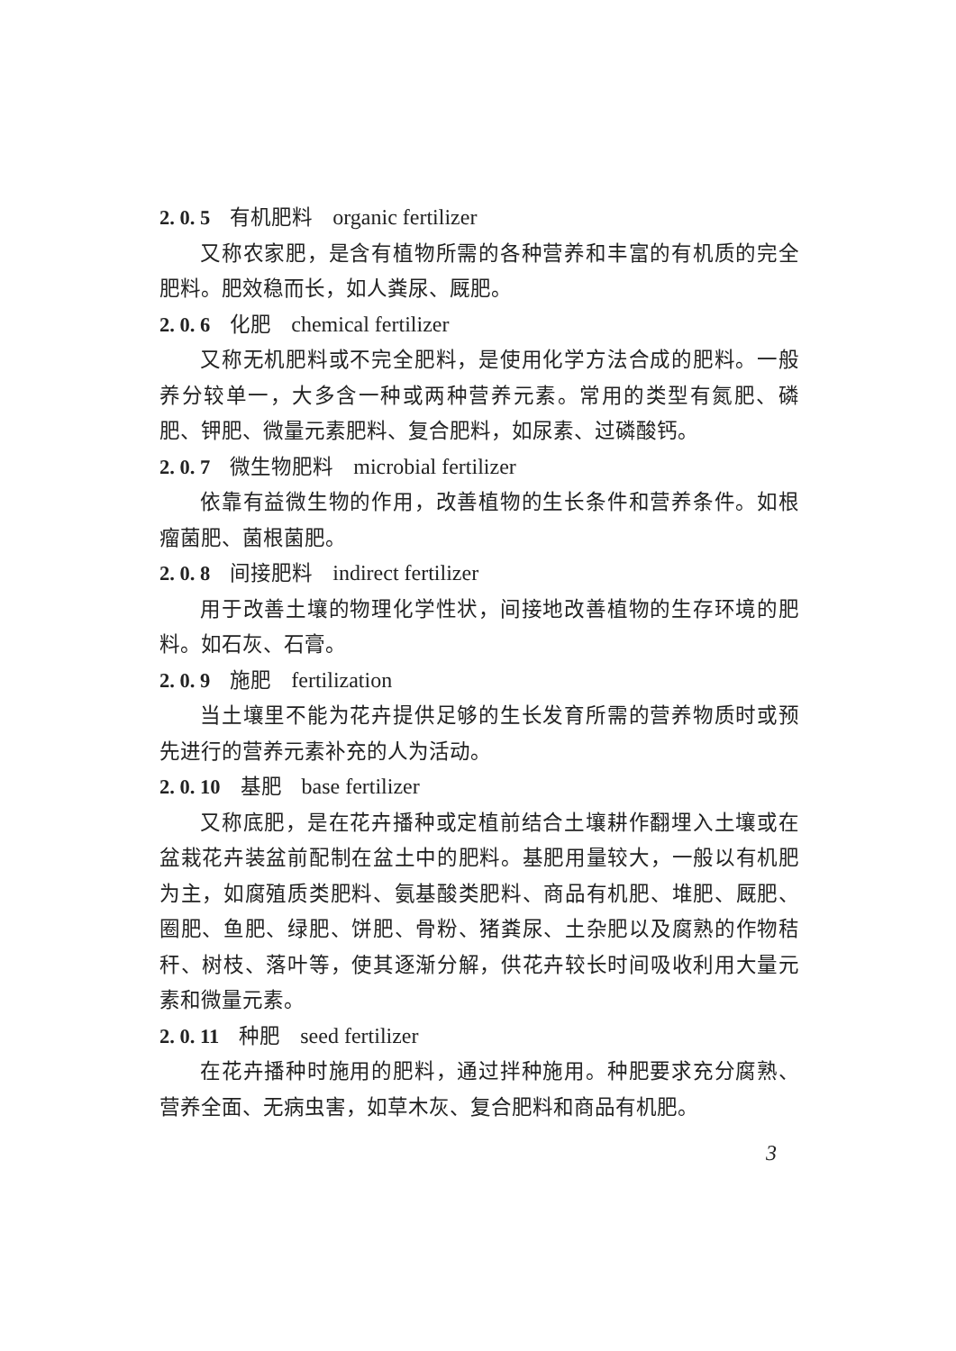2. 0. 5 有机肥料 organic fertilizer
又称农家肥，是含有植物所需的各种营养和丰富的有机质的完全肥料。肥效稳而长，如人粪尿、厩肥。
2. 0. 6 化肥 chemical fertilizer
又称无机肥料或不完全肥料，是使用化学方法合成的肥料。一般养分较单一，大多含一种或两种营养元素。常用的类型有氮肥、磷肥、钾肥、微量元素肥料、复合肥料，如尿素、过磷酸钙。
2. 0. 7 微生物肥料 microbial fertilizer
依靠有益微生物的作用，改善植物的生长条件和营养条件。如根瘤菌肥、菌根菌肥。
2. 0. 8 间接肥料 indirect fertilizer
用于改善土壤的物理化学性状，间接地改善植物的生存环境的肥料。如石灰、石膏。
2. 0. 9 施肥 fertilization
当土壤里不能为花卉提供足够的生长发育所需的营养物质时或预先进行的营养元素补充的人为活动。
2. 0. 10 基肥 base fertilizer
又称底肥，是在花卉播种或定植前结合土壤耕作翻埋入土壤或在盆栽花卉装盆前配制在盆土中的肥料。基肥用量较大，一般以有机肥为主，如腐殖质类肥料、氨基酸类肥料、商品有机肥、堆肥、厩肥、圈肥、鱼肥、绿肥、饼肥、骨粉、猪粪尿、土杂肥以及腐熟的作物秸秆、树枝、落叶等，使其逐渐分解，供花卉较长时间吸收利用大量元素和微量元素。
2. 0. 11 种肥 seed fertilizer
在花卉播种时施用的肥料，通过拌种施用。种肥要求充分腐熟、营养全面、无病虫害，如草木灰、复合肥料和商品有机肥。
3